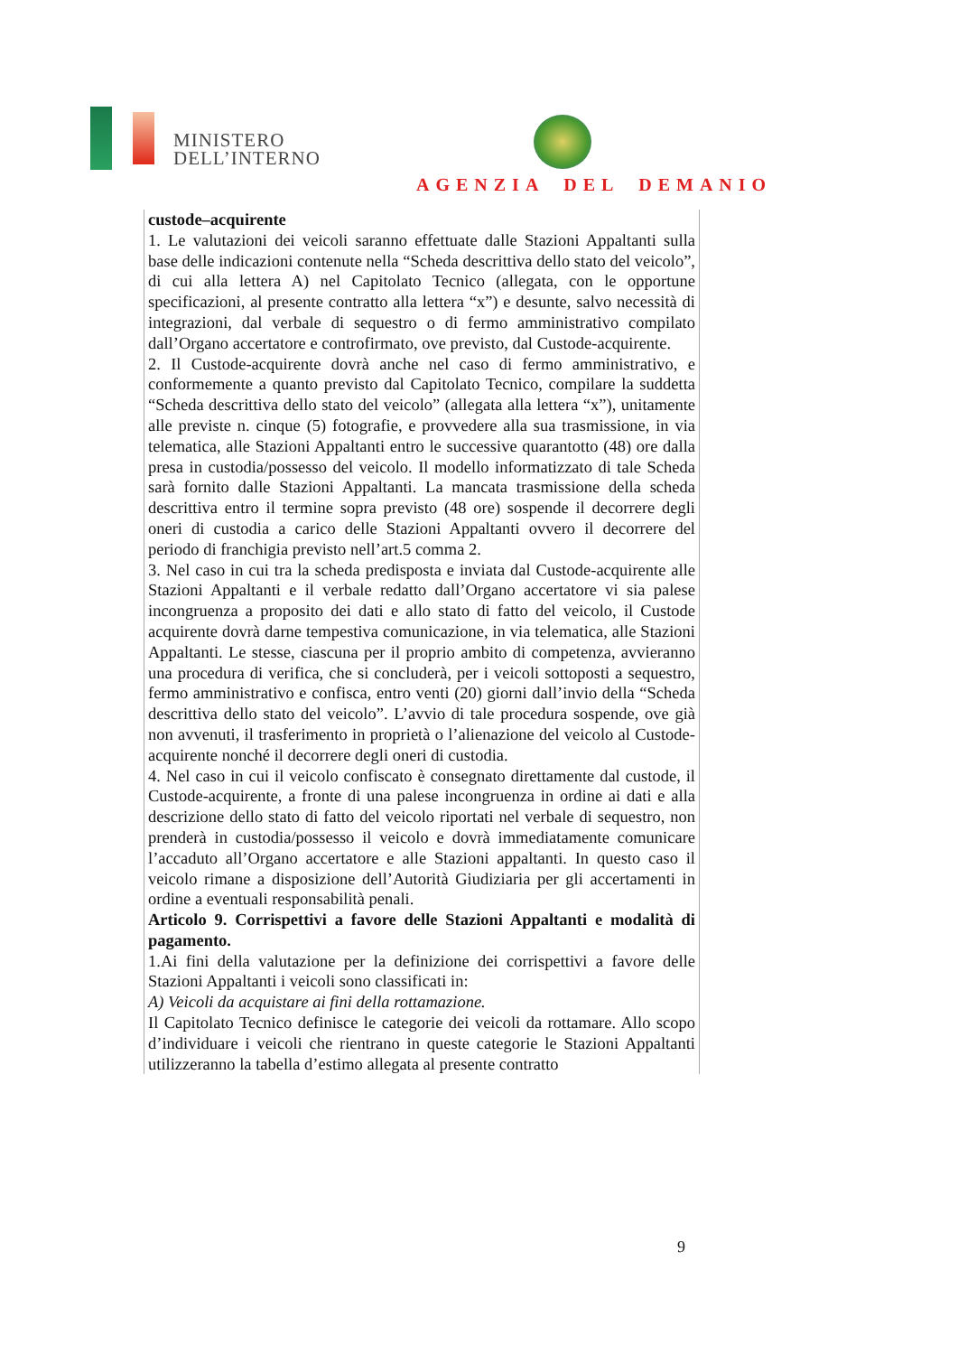MINISTERO
DELL’INTERNO
AGENZIA DEL DEMANIO
custode–acquirente
1. Le valutazioni dei veicoli saranno effettuate dalle Stazioni Appaltanti sulla base delle indicazioni contenute nella “Scheda descrittiva dello stato del veicolo”, di cui alla lettera A) nel Capitolato Tecnico (allegata, con le opportune specificazioni, al presente contratto alla lettera “x”) e desunte, salvo necessità di integrazioni, dal verbale di sequestro o di fermo amministrativo compilato dall’Organo accertatore e controfirmato, ove previsto, dal Custode-acquirente.
2. Il Custode-acquirente dovrà anche nel caso di fermo amministrativo, e conformemente a quanto previsto dal Capitolato Tecnico, compilare la suddetta “Scheda descrittiva dello stato del veicolo” (allegata alla lettera “x”), unitamente alle previste n. cinque (5) fotografie, e provvedere alla sua trasmissione, in via telematica, alle Stazioni Appaltanti entro le successive quarantotto (48) ore dalla presa in custodia/possesso del veicolo. Il modello informatizzato di tale Scheda sarà fornito dalle Stazioni Appaltanti. La mancata trasmissione della scheda descrittiva entro il termine sopra previsto (48 ore) sospende il decorrere degli oneri di custodia a carico delle Stazioni Appaltanti ovvero il decorrere del periodo di franchigia previsto nell’art.5 comma 2.
3. Nel caso in cui tra la scheda predisposta e inviata dal Custode-acquirente alle Stazioni Appaltanti e il verbale redatto dall’Organo accertatore vi sia palese incongruenza a proposito dei dati e allo stato di fatto del veicolo, il Custode acquirente dovrà darne tempestiva comunicazione, in via telematica, alle Stazioni Appaltanti. Le stesse, ciascuna per il proprio ambito di competenza, avvieranno una procedura di verifica, che si concluderà, per i veicoli sottoposti a sequestro, fermo amministrativo e confisca, entro venti (20) giorni dall’invio della “Scheda descrittiva dello stato del veicolo”. L’avvio di tale procedura sospende, ove già non avvenuti, il trasferimento in proprietà o l’alienazione del veicolo al Custode-acquirente nonché il decorrere degli oneri di custodia.
4. Nel caso in cui il veicolo confiscato è consegnato direttamente dal custode, il Custode-acquirente, a fronte di una palese incongruenza in ordine ai dati e alla descrizione dello stato di fatto del veicolo riportati nel verbale di sequestro, non prenderà in custodia/possesso il veicolo e dovrà immediatamente comunicare l’accaduto all’Organo accertatore e alle Stazioni appaltanti. In questo caso il veicolo rimane a disposizione dell’Autorità Giudiziaria per gli accertamenti in ordine a eventuali responsabilità penali.
Articolo 9. Corrispettivi a favore delle Stazioni Appaltanti e modalità di pagamento.
1.Ai fini della valutazione per la definizione dei corrispettivi a favore delle Stazioni Appaltanti i veicoli sono classificati in:
A) Veicoli da acquistare ai fini della rottamazione.
Il Capitolato Tecnico definisce le categorie dei veicoli da rottamare. Allo scopo d’individuare i veicoli che rientrano in queste categorie le Stazioni Appaltanti utilizzeranno la tabella d’estimo allegata al presente contratto
9